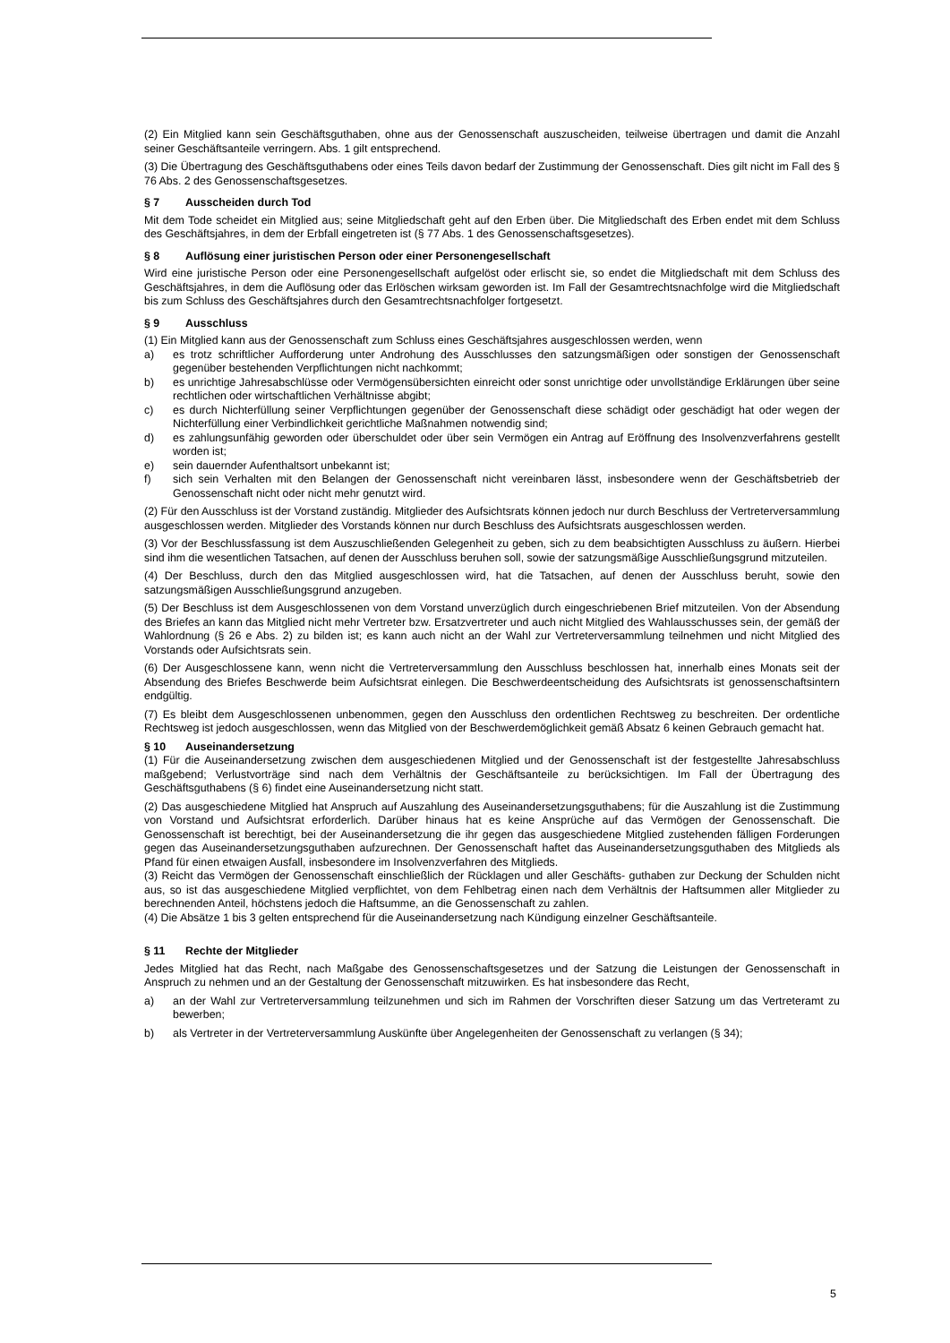(2) Ein Mitglied kann sein Geschäftsguthaben, ohne aus der Genossenschaft auszuscheiden, teilweise übertragen und damit die Anzahl seiner Geschäftsanteile verringern. Abs. 1 gilt entsprechend.
(3) Die Übertragung des Geschäftsguthabens oder eines Teils davon bedarf der Zustimmung der Genossenschaft. Dies gilt nicht im Fall des § 76 Abs. 2 des Genossenschaftsgesetzes.
§ 7 Ausscheiden durch Tod
Mit dem Tode scheidet ein Mitglied aus; seine Mitgliedschaft geht auf den Erben über. Die Mitgliedschaft des Erben endet mit dem Schluss des Geschäftsjahres, in dem der Erbfall eingetreten ist (§ 77 Abs. 1 des Genossenschaftsgesetzes).
§ 8 Auflösung einer juristischen Person oder einer Personengesellschaft
Wird eine juristische Person oder eine Personengesellschaft aufgelöst oder erlischt sie, so endet die Mitgliedschaft mit dem Schluss des Geschäftsjahres, in dem die Auflösung oder das Erlöschen wirksam geworden ist. Im Fall der Gesamt­rechtsnachfolge wird die Mitgliedschaft bis zum Schluss des Geschäftsjahres durch den Gesamtrechtsnachfolger fortge­setzt.
§ 9 Ausschluss
(1) Ein Mitglied kann aus der Genossenschaft zum Schluss eines Geschäftsjahres ausgeschlossen werden, wenn
a) es trotz schriftlicher Aufforderung unter Androhung des Ausschlusses den satzungsmäßigen oder sonstigen der Genossenschaft gegenüber bestehenden Verpflichtungen nicht nachkommt;
b) es unrichtige Jahresabschlüsse oder Vermögensübersichten einreicht oder sonst unrichtige oder unvollständige Erklärungen über seine rechtlichen oder wirtschaftlichen Verhältnisse abgibt;
c) es durch Nichterfüllung seiner Verpflichtungen gegenüber der Genossenschaft diese schädigt oder geschädigt hat oder wegen der Nichterfüllung einer Verbindlichkeit gerichtliche Maßnahmen notwendig sind;
d) es zahlungsunfähig geworden oder überschuldet oder über sein Vermögen ein Antrag auf Eröffnung des Insolvenz­verfahrens gestellt worden ist;
e) sein dauernder Aufenthaltsort unbekannt ist;
f) sich sein Verhalten mit den Belangen der Genossenschaft nicht vereinbaren lässt, insbesondere wenn der Ge­schäftsbetrieb der Genossenschaft nicht oder nicht mehr genutzt wird.
(2) Für den Ausschluss ist der Vorstand zuständig. Mitglieder des Aufsichtsrats können jedoch nur durch Beschluss der Vertreterversammlung ausgeschlossen werden. Mitglieder des Vorstands können nur durch Beschluss des Aufsichtsrats ausgeschlossen werden.
(3) Vor der Beschlussfassung ist dem Auszuschließenden Gelegenheit zu geben, sich zu dem beabsichtigten Aus­schluss zu äußern. Hierbei sind ihm die wesentlichen Tatsachen, auf denen der Ausschluss beruhen soll, sowie der satzungsmäßige Ausschließungsgrund mitzuteilen.
(4) Der Beschluss, durch den das Mitglied ausgeschlossen wird, hat die Tatsachen, auf denen der Ausschluss beruht, sowie den satzungsmäßigen Ausschließungsgrund anzugeben.
(5) Der Beschluss ist dem Ausgeschlossenen von dem Vorstand unverzüglich durch eingeschriebenen Brief mitzuteilen. Von der Absendung des Briefes an kann das Mitglied nicht mehr Vertreter bzw. Ersatzvertreter und auch nicht Mitglied des Wahlausschusses sein, der gemäß der Wahlordnung (§ 26 e Abs. 2) zu bilden ist; es kann auch nicht an der Wahl zur Vertreterversammlung teilnehmen und nicht Mitglied des Vorstands oder Aufsichtsrats sein.
(6) Der Ausgeschlossene kann, wenn nicht die Vertreterversammlung den Ausschluss beschlossen hat, innerhalb eines Monats seit der Absendung des Briefes Beschwerde beim Aufsichtsrat einlegen. Die Beschwerdeentscheidung des Auf­sichtsrats ist genossenschaftsintern endgültig.
(7) Es bleibt dem Ausgeschlossenen unbenommen, gegen den Ausschluss den ordentlichen Rechtsweg zu beschreiten. Der ordentliche Rechtsweg ist jedoch ausgeschlossen, wenn das Mitglied von der Beschwerdemöglichkeit gemäß Absatz 6 keinen Gebrauch gemacht hat.
§ 10 Auseinandersetzung
(1) Für die Auseinandersetzung zwischen dem ausgeschiedenen Mitglied und der Genossenschaft ist der festgestellte Jahresabschluss maßgebend; Verlustvorträge sind nach dem Verhältnis der Geschäftsanteile zu berücksichtigen. Im Fall der Übertragung des Geschäftsguthabens (§ 6) findet eine Auseinandersetzung nicht statt.
(2) Das ausgeschiedene Mitglied hat Anspruch auf Auszahlung des Auseinandersetzungsguthabens; für die Auszahlung ist die Zustimmung von Vorstand und Aufsichtsrat erforderlich. Darüber hinaus hat es keine Ansprüche auf das Vermö­gen der Genossenschaft. Die Genossenschaft ist berechtigt, bei der Auseinandersetzung die ihr gegen das ausgeschie­dene Mitglied zustehenden fälligen Forderungen gegen das Auseinandersetzungsguthaben aufzurechnen. Der Genos­senschaft haftet das Auseinandersetzungsguthaben des Mitglieds als Pfand für einen etwaigen Ausfall, insbesondere im Insolvenzverfahren des Mitglieds.
(3) Reicht das Vermögen der Genossenschaft einschließlich der Rücklagen und aller Geschäfts- guthaben zur Deckung der Schulden nicht aus, so ist das ausgeschiedene Mitglied verpflichtet, von dem Fehlbetrag einen nach dem Verhältnis der Haftsummen aller Mitglieder zu berechnenden Anteil, höchstens jedoch die Haftsumme, an die Genossenschaft zu zahlen.
(4) Die Absätze 1 bis 3 gelten entsprechend für die Auseinandersetzung nach Kündigung einzelner Geschäftsanteile.
§ 11 Rechte der Mitglieder
Jedes Mitglied hat das Recht, nach Maßgabe des Genossenschaftsgesetzes und der Satzung die Leistungen der Genos­senschaft in Anspruch zu nehmen und an der Gestaltung der Genossenschaft mitzuwirken. Es hat insbesondere das Recht,
a) an der Wahl zur Vertreterversammlung teilzunehmen und sich im Rahmen der Vorschriften dieser Satzung um das Vertreteramt zu bewerben;
b) als Vertreter in der Vertreterversammlung Auskünfte über Angelegenheiten der Genossenschaft zu verlangen (§ 34);
5